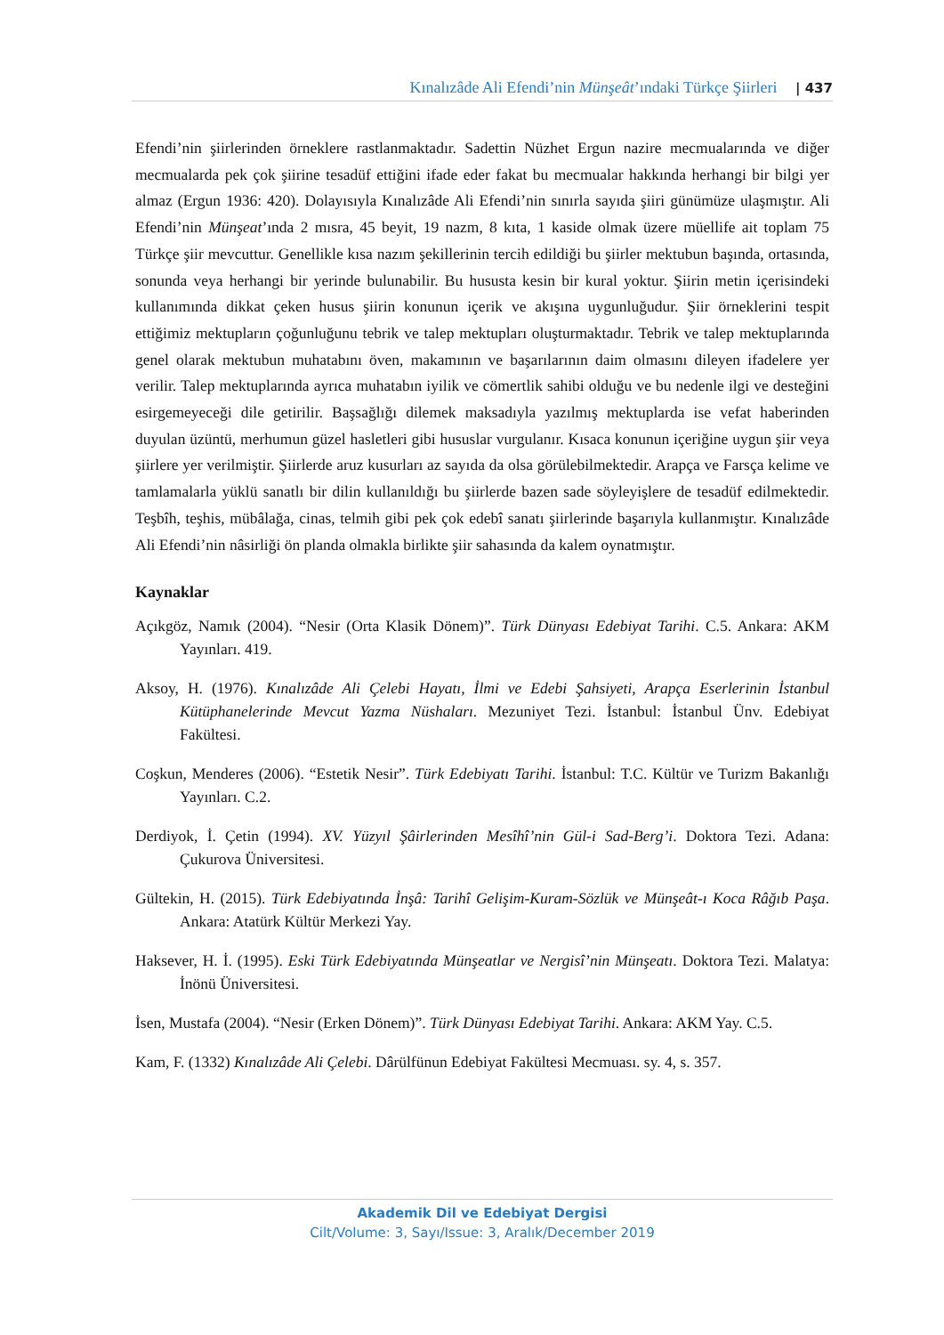Kınalızâde Ali Efendi’nin Münşeât’ındaki Türkçe Şiirleri | 437
Efendi’nin şiirlerinden örneklere rastlanmaktadır. Sadettin Nüzhet Ergun nazire mecmualarında ve diğer mecmualarda pek çok şiirine tesadüf ettiğini ifade eder fakat bu mecmualar hakkında herhangi bir bilgi yer almaz (Ergun 1936: 420). Dolayısıyla Kınalızâde Ali Efendi’nin sınırla sayıda şiiri günümüze ulaşmıştır. Ali Efendi’nin Münşeat’ında 2 mısra, 45 beyit, 19 nazm, 8 kıta, 1 kaside olmak üzere müellife ait toplam 75 Türkçe şiir mevcuttur. Genellikle kısa nazım şekillerinin tercih edildiği bu şiirler mektubun başında, ortasında, sonunda veya herhangi bir yerinde bulunabilir. Bu hususta kesin bir kural yoktur. Şiirin metin içerisindeki kullanımında dikkat çeken husus şiirin konunun içerik ve akışına uygunluğudur. Şiir örneklerini tespit ettiğimiz mektupların çoğunluğunu tebrik ve talep mektupları oluşturmaktadır. Tebrik ve talep mektuplarında genel olarak mektubun muhatabını öven, makamının ve başarılarının daim olmasını dileyen ifadelere yer verilir. Talep mektuplarında ayrıca muhatabın iyilik ve cömertlik sahibi olduğu ve bu nedenle ilgi ve desteğini esirgemeyeceği dile getirilir. Başsağlığı dilemek maksadıyla yazılmış mektuplarda ise vefat haberinden duyulan üzüntü, merhumun güzel hasletleri gibi hususlar vurgulanır. Kısaca konunun içeriğine uygun şiir veya şiirlere yer verilmiştir. Şiirlerde aruz kusurları az sayıda da olsa görülebilmektedir. Arapça ve Farsça kelime ve tamlamalarla yüklü sanatlı bir dilin kullanıldığı bu şiirlerde bazen sade söyleyişlere de tesadüf edilmektedir. Teşbîh, teşhis, mübâlağa, cinas, telmih gibi pek çok edebî sanatı şiirlerinde başarıyla kullanmıştır. Kınalızâde Ali Efendi’nin nâsirliği ön planda olmakla birlikte şiir sahasında da kalem oynatmıştır.
Kaynaklar
Açıkgöz, Namık (2004). “Nesir (Orta Klasik Dönem)”. Türk Dünyası Edebiyat Tarihi. C.5. Ankara: AKM Yayınları. 419.
Aksoy, H. (1976). Kınalızâde Ali Çelebi Hayatı, İlmi ve Edebi Şahsiyeti, Arapça Eserlerinin İstanbul Kütüphanelerinde Mevcut Yazma Nüshaları. Mezuniyet Tezi. İstanbul: İstanbul Ünv. Edebiyat Fakültesi.
Coşkun, Menderes (2006). “Estetik Nesir”. Türk Edebiyatı Tarihi. İstanbul: T.C. Kültür ve Turizm Bakanlığı Yayınları. C.2.
Derdiyok, İ. Çetin (1994). XV. Yüzyıl Şâirlerinden Mesîhî’nin Gül-i Sad-Berg’i. Doktora Tezi. Adana: Çukurova Üniversitesi.
Gültekin, H. (2015). Türk Edebiyatında İnşâ: Tarihî Gelişim-Kuram-Sözlük ve Münşeât-ı Koca Râğıb Paşa. Ankara: Atatürk Kültür Merkezi Yay.
Haksever, H. İ. (1995). Eski Türk Edebiyatında Münşeatlar ve Nergisî’nin Münşeatı. Doktora Tezi. Malatya: İnönü Üniversitesi.
İsen, Mustafa (2004). “Nesir (Erken Dönem)”. Türk Dünyası Edebiyat Tarihi. Ankara: AKM Yay. C.5.
Kam, F. (1332) Kınalızâde Ali Çelebi. Dârülfünun Edebiyat Fakültesi Mecmuası. sy. 4, s. 357.
Akademik Dil ve Edebiyat Dergisi
Cilt/Volume: 3, Sayı/Issue: 3, Aralık/December 2019